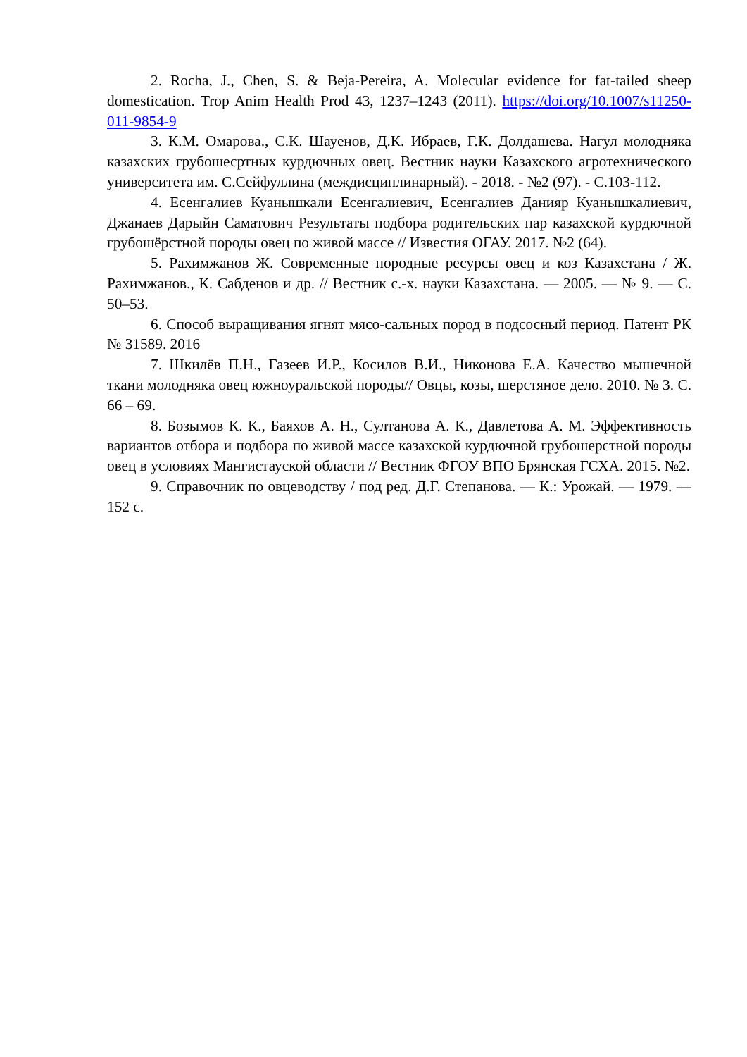2. Rocha, J., Chen, S. & Beja-Pereira, A. Molecular evidence for fat-tailed sheep domestication. Trop Anim Health Prod 43, 1237–1243 (2011). https://doi.org/10.1007/s11250-011-9854-9
3. К.М. Омарова., С.К. Шауенов, Д.К. Ибраев, Г.К. Долдашева. Нагул молодняка казахских грубошесртных курдючных овец. Вестник науки Казахского агротехнического университета им. С.Сейфуллина (междисциплинарный). - 2018. - №2 (97). - С.103-112.
4. Есенгалиев Куанышкали Есенгалиевич, Есенгалиев Данияр Куанышкалиевич, Джанаев Дарыйн Саматович Результаты подбора родительских пар казахской курдючной грубошёрстной породы овец по живой массе // Известия ОГАУ. 2017. №2 (64).
5. Рахимжанов Ж. Современные породные ресурсы овец и коз Казахстана / Ж. Рахимжанов., К. Сабденов и др. // Вестник с.-х. науки Казахстана. — 2005. — № 9. — С. 50–53.
6. Способ выращивания ягнят мясо-сальных пород в подсосный период. Патент РК № 31589. 2016
7. Шкилёв П.Н., Газеев И.Р., Косилов В.И., Никонова Е.А. Качество мышечной ткани молодняка овец южноуральской породы// Овцы, козы, шерстяное дело. 2010. № 3. С. 66 – 69.
8. Бозымов К. К., Баяхов А. Н., Султанова А. К., Давлетова А. М. Эффективность вариантов отбора и подбора по живой массе казахской курдючной грубошерстной породы овец в условиях Мангистауской области // Вестник ФГОУ ВПО Брянская ГСХА. 2015. №2.
9. Справочник по овцеводству / под ред. Д.Г. Степанова. — К.: Урожай. — 1979. — 152 с.